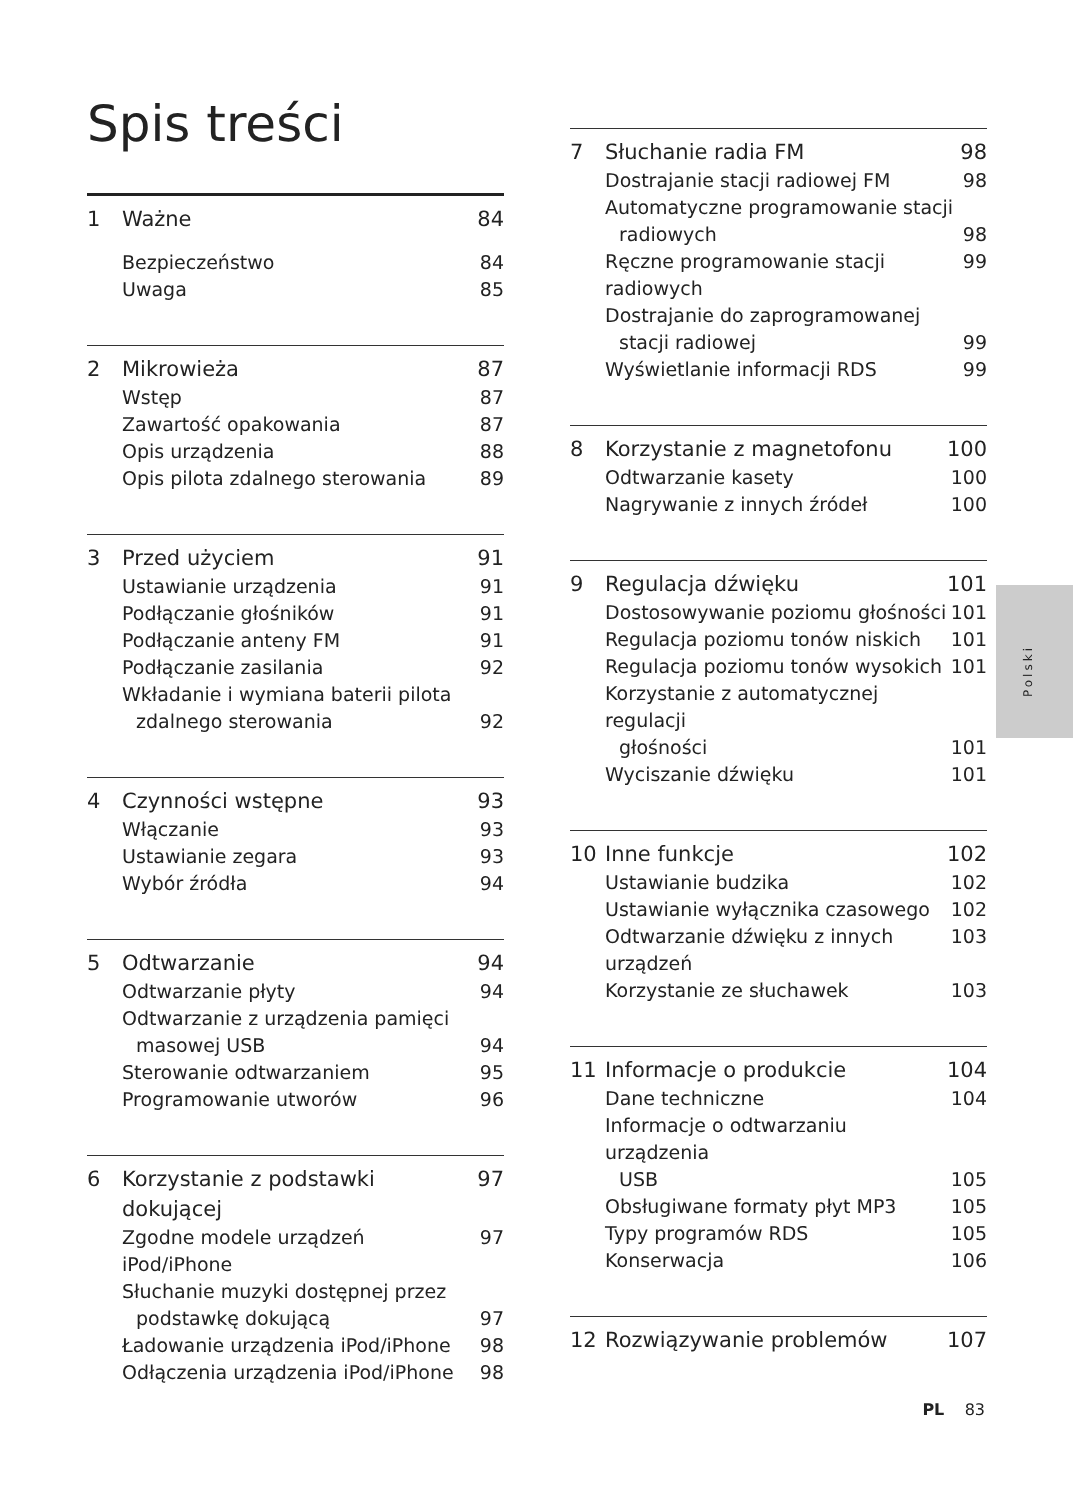Spis treści
1 Ważne 84
Bezpieczeństwo 84
Uwaga 85
2 Mikrowieża 87
Wstęp 87
Zawartość opakowania 87
Opis urządzenia 88
Opis pilota zdalnego sterowania 89
3 Przed użyciem 91
Ustawianie urządzenia 91
Podłączanie głośników 91
Podłączanie anteny FM 91
Podłączanie zasilania 92
Wkładanie i wymiana baterii pilota
zdalnego sterowania 92
4 Czynności wstępne 93
Włączanie 93
Ustawianie zegara 93
Wybór źródła 94
5 Odtwarzanie 94
Odtwarzanie płyty 94
Odtwarzanie z urządzenia pamięci
masowej USB 94
Sterowanie odtwarzaniem 95
Programowanie utworów 96
6 Korzystanie z podstawki dokującej 97
Zgodne modele urządzeń iPod/iPhone 97
Słuchanie muzyki dostępnej przez
podstawkę dokującą 97
Ładowanie urządzenia iPod/iPhone 98
Odłączenia urządzenia iPod/iPhone 98
7 Słuchanie radia FM 98
Dostrajanie stacji radiowej FM 98
Automatyczne programowanie stacji
radiowych 98
Ręczne programowanie stacji radiowych 99
Dostrajanie do zaprogramowanej
stacji radiowej 99
Wyświetlanie informacji RDS 99
8 Korzystanie z magnetofonu 100
Odtwarzanie kasety 100
Nagrywanie z innych źródeł 100
9 Regulacja dźwięku 101
Dostosowywanie poziomu głośności 101
Regulacja poziomu tonów niskich 101
Regulacja poziomu tonów wysokich 101
Korzystanie z automatycznej regulacji
głośności 101
Wyciszanie dźwięku 101
10 Inne funkcje 102
Ustawianie budzika 102
Ustawianie wyłącznika czasowego 102
Odtwarzanie dźwięku z innych urządzeń 103
Korzystanie ze słuchawek 103
11 Informacje o produkcie 104
Dane techniczne 104
Informacje o odtwarzaniu urządzenia
USB 105
Obsługiwane formaty płyt MP3 105
Typy programów RDS 105
Konserwacja 106
12 Rozwiązywanie problemów 107
Polski
PL 83